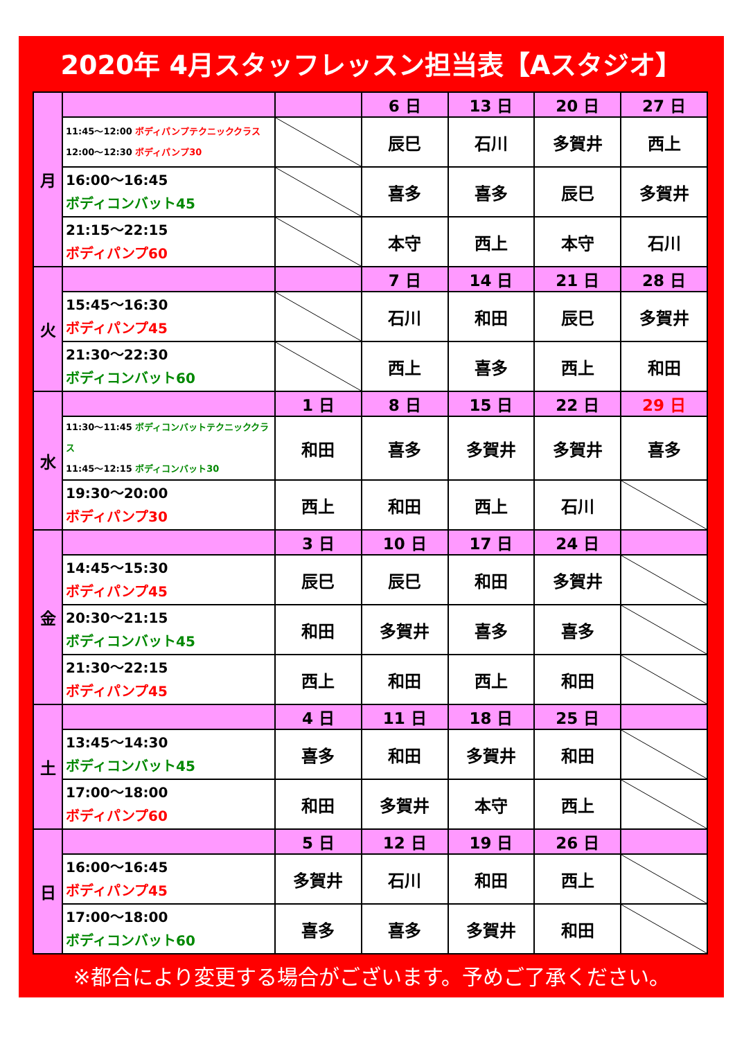2020年 4月スタッフレッスン担当表【Aスタジオ】
| 月 | | | 6 日 | 13 日 | 20 日 | 27 日 |
| | 11:45～12:00 ボディパンプテクニッククラス 12:00～12:30 ボディパンプ30 | | 辰巳 | 石川 | 多賀井 | 西上 |
| | 16:00～16:45 ボディコンバット45 | | 喜多 | 喜多 | 辰巳 | 多賀井 |
| | 21:15～22:15 ボディパンプ60 | | 本守 | 西上 | 本守 | 石川 |
| 火 | | | 7 日 | 14 日 | 21 日 | 28 日 |
| | 15:45～16:30 ボディパンプ45 | | 石川 | 和田 | 辰巳 | 多賀井 |
| | 21:30～22:30 ボディコンバット60 | | 西上 | 喜多 | 西上 | 和田 |
| 水 | | 1 日 | 8 日 | 15 日 | 22 日 | 29 日 |
| | 11:30～11:45 ボディコンバットテクニッククラス 11:45～12:15 ボディコンバット30 | 和田 | 喜多 | 多賀井 | 多賀井 | 喜多 |
| | 19:30～20:00 ボディパンプ30 | 西上 | 和田 | 西上 | 石川 | |
| 金 | | 3 日 | 10 日 | 17 日 | 24 日 | |
| | 14:45～15:30 ボディパンプ45 | 辰巳 | 辰巳 | 和田 | 多賀井 | |
| | 20:30～21:15 ボディコンバット45 | 和田 | 多賀井 | 喜多 | 喜多 | |
| | 21:30～22:15 ボディパンプ45 | 西上 | 和田 | 西上 | 和田 | |
| 土 | | 4 日 | 11 日 | 18 日 | 25 日 | |
| | 13:45～14:30 ボディコンバット45 | 喜多 | 和田 | 多賀井 | 和田 | |
| | 17:00～18:00 ボディパンプ60 | 和田 | 多賀井 | 本守 | 西上 | |
| 日 | | 5 日 | 12 日 | 19 日 | 26 日 | |
| | 16:00～16:45 ボディパンプ45 | 多賀井 | 石川 | 和田 | 西上 | |
| | 17:00～18:00 ボディコンバット60 | 喜多 | 喜多 | 多賀井 | 和田 | |
※都合により変更する場合がございます。予めご了承ください。